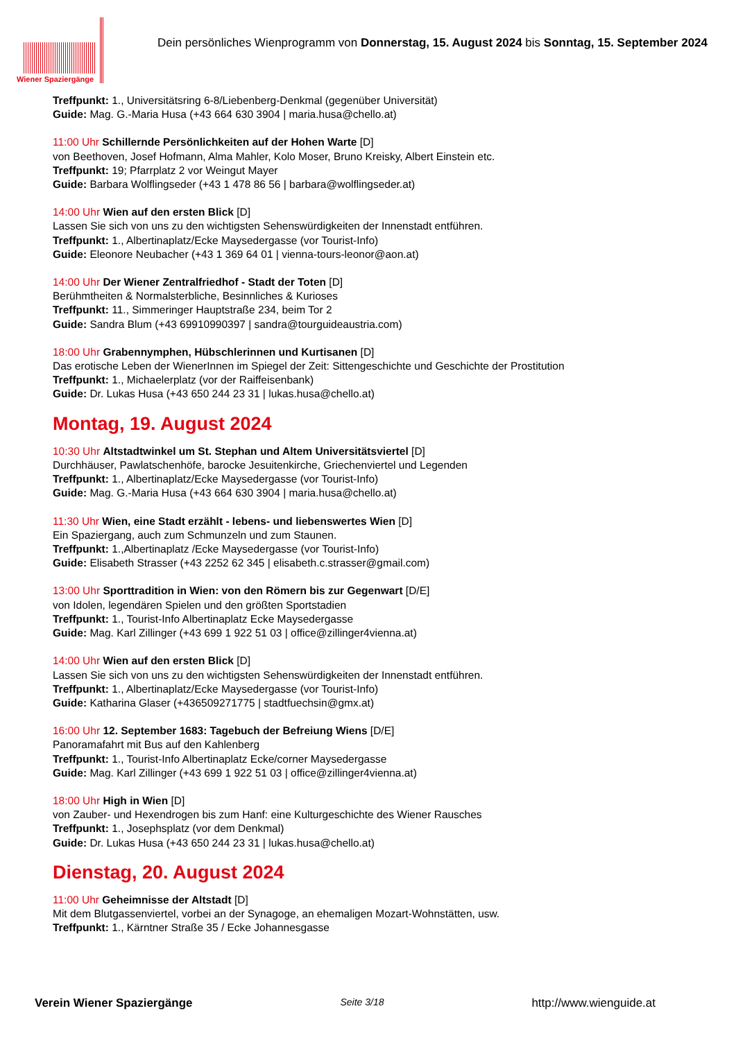Wiener Spaziergänge
Dein persönliches Wienprogramm von Donnerstag, 15. August 2024 bis Sonntag, 15. September 2024
Treffpunkt: 1., Universitätsring 6-8/Liebenberg-Denkmal (gegenüber Universität)
Guide: Mag. G.-Maria Husa (+43 664 630 3904 | maria.husa@chello.at)
11:00 Uhr Schillernde Persönlichkeiten auf der Hohen Warte [D]
von Beethoven, Josef Hofmann, Alma Mahler, Kolo Moser, Bruno Kreisky, Albert Einstein etc.
Treffpunkt: 19; Pfarrplatz 2 vor Weingut Mayer
Guide: Barbara Wolflingseder (+43 1 478 86 56 | barbara@wolflingseder.at)
14:00 Uhr Wien auf den ersten Blick [D]
Lassen Sie sich von uns zu den wichtigsten Sehenswürdigkeiten der Innenstadt entführen.
Treffpunkt: 1., Albertinaplatz/Ecke Maysedergasse (vor Tourist-Info)
Guide: Eleonore Neubacher (+43 1 369 64 01 | vienna-tours-leonor@aon.at)
14:00 Uhr Der Wiener Zentralfriedhof - Stadt der Toten [D]
Berühmtheiten & Normalsterbliche, Besinnliches & Kurioses
Treffpunkt: 11., Simmeringer Hauptstraße 234, beim Tor 2
Guide: Sandra Blum (+43 69910990397 | sandra@tourguideaustria.com)
18:00 Uhr Grabennymphen, Hübschlerinnen und Kurtisanen [D]
Das erotische Leben der WienerInnen im Spiegel der Zeit: Sittengeschichte und Geschichte der Prostitution
Treffpunkt: 1., Michaelerplatz (vor der Raiffeisenbank)
Guide: Dr. Lukas Husa (+43 650 244 23 31 | lukas.husa@chello.at)
Montag, 19. August 2024
10:30 Uhr Altstadtwinkel um St. Stephan und Altem Universitätsviertel [D]
Durchhäuser, Pawlatschenhöfe, barocke Jesuitenkirche, Griechenviertel und Legenden
Treffpunkt: 1., Albertinaplatz/Ecke Maysedergasse (vor Tourist-Info)
Guide: Mag. G.-Maria Husa (+43 664 630 3904 | maria.husa@chello.at)
11:30 Uhr Wien, eine Stadt erzählt - lebens- und liebenswertes Wien [D]
Ein Spaziergang, auch zum Schmunzeln und zum Staunen.
Treffpunkt: 1.,Albertinaplatz /Ecke Maysedergasse (vor Tourist-Info)
Guide: Elisabeth Strasser (+43 2252 62 345 | elisabeth.c.strasser@gmail.com)
13:00 Uhr Sporttradition in Wien: von den Römern bis zur Gegenwart [D/E]
von Idolen, legendären Spielen und den größten Sportstadien
Treffpunkt: 1., Tourist-Info Albertinaplatz Ecke Maysedergasse
Guide: Mag. Karl Zillinger (+43 699 1 922 51 03 | office@zillinger4vienna.at)
14:00 Uhr Wien auf den ersten Blick [D]
Lassen Sie sich von uns zu den wichtigsten Sehenswürdigkeiten der Innenstadt entführen.
Treffpunkt: 1., Albertinaplatz/Ecke Maysedergasse (vor Tourist-Info)
Guide: Katharina Glaser (+436509271775 | stadtfuechsin@gmx.at)
16:00 Uhr 12. September 1683: Tagebuch der Befreiung Wiens [D/E]
Panoramafahrt mit Bus auf den Kahlenberg
Treffpunkt: 1., Tourist-Info Albertinaplatz Ecke/corner Maysedergasse
Guide: Mag. Karl Zillinger (+43 699 1 922 51 03 | office@zillinger4vienna.at)
18:00 Uhr High in Wien [D]
von Zauber- und Hexendrogen bis zum Hanf: eine Kulturgeschichte des Wiener Rausches
Treffpunkt: 1., Josephsplatz (vor dem Denkmal)
Guide: Dr. Lukas Husa (+43 650 244 23 31 | lukas.husa@chello.at)
Dienstag, 20. August 2024
11:00 Uhr Geheimnisse der Altstadt [D]
Mit dem Blutgassenviertel, vorbei an der Synagoge, an ehemaligen Mozart-Wohnstätten, usw.
Treffpunkt: 1., Kärntner Straße 35 / Ecke Johannesgasse
Verein Wiener Spaziergänge Seite 3/18 http://www.wienguide.at